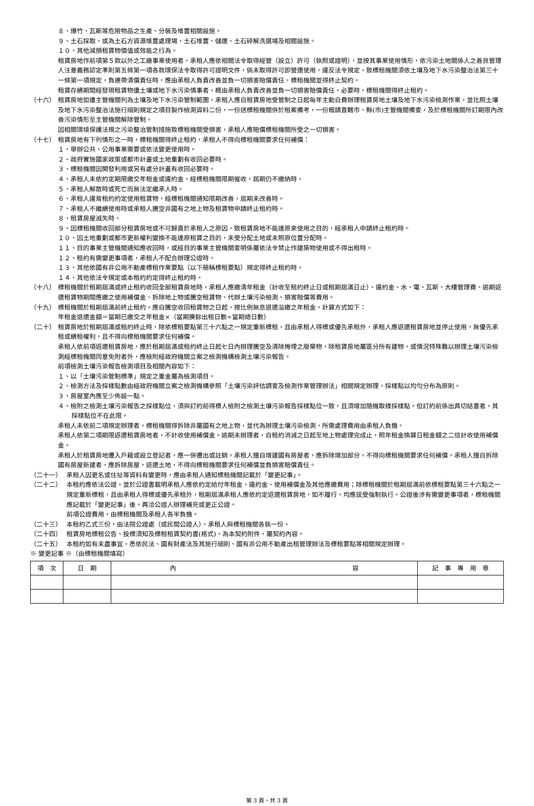８、爆竹、瓦斯等危險物品之生產、分裝及堆置相關設施。
９、土石採取，或為土石方資源堆置處理場、土石堆置、儲運、土石碎解洗選場及相關設施。
１０、其他減損租賃物價值或效能之行為。
租賃房地作前項第５款以外之工廠事業使用者，承租人應依相關法令取得經營（設立）許可（執照或證明），並按其事業使用情形，依污染土地關係人之善良管理人注意義務認定準則第五條第一項各款環保法令取得許可證明文件，倘未取得許可即營運使用，違反法令規定，致標租機關須依土壤及地下水污染整治法第三十一條第一項規定，負連帶清償責任時，應由承租人負責改善並負一切損害賠償責任，標租機關並得終止契約。
租賃存續期間經發現租賃物遭土壤或地下水污染情事者，概由承租人負責改善並負一切損害賠償責任，必要時，標租機關得終止租約。
（十六） 租賃房地如遭主管機關列為土壤及地下水污染管制範圍，承租人應自租賃房地受管制之日起每年主動自費辦理租賃房地土壤及地下水污染檢測作業，並比照土壤及地下水污染整治法施行細則規定之項目製作檢測資料二份，一份送標租機關併於租案備考，一份報請直轄市、縣(市)主管機關備查，及於標租機關所訂期限內改善污染情形至主管機關解除管制。
因相關環境保護法規之污染整治管制措施致標租機關受損害，承租人應賠償標租機關所受之一切損害。
（十七） 租賃房地有下列情形之一時，標租機關得終止租約，承租人不得向標租機關要求任何補償：
１、舉辦公共、公用事業需要或依法變更使用時。
２、政府實施國家政策或都市計畫或土地重劃有收回必要時。
３、標租機關因開發利用或另有處分計畫有收回必要時。
４、承租人未依約定期限繳交年租金或違約金，經標租機關限期催收，屆期仍不繳納時。
５、承租人解散時或死亡而無法定繼承人時。
６、承租人違背租約約定使用租賃物，經標租機關通知限期改善，屆期未改善時。
７、承租人不繼續使用時或承租人騰空非國有之地上物及租賃物申請終止租約時。
８、租賃房屋滅失時。
９、因標租機關收回部分租賃房地或不可歸責於承租人之原因，致租賃房地不能達原來使用之目的，經承租人申請終止租約時。
１０、因土地重劃或都市更新權利變換不能達原租賃之目的，未受分配土地或未照原位置分配時。
１１、目的事業主管機關通知應收回時，或經目的事業主管機關查明係屬依法令禁止作建築物使用或不得出租時。
１２、租約有需變更事項者，承租人不配合辦理公證時。
１３、其他依國有非公用不動產標租作業要點（以下簡稱標租要點）規定得終止租約時。
１４、其他依法令規定或本租約約定得終止租約時。
（十八） 標租機關於租期屆滿或終止租約收回全部租賃房地時，承租人應繳清年租金（計收至租約終止日或租期屆滿日止）、違約金、水、電、瓦斯、大樓管理費、逾期返還租賃物期間應繳之使用補償金、拆除地上物或騰空租賃物、代辦土壤污染檢測、損害賠償等費用。
（十九） 標租機關於租期屆滿前終止租約，應自騰空收回租賃物之日起，按比例無息退還溢繳之年租金，計算方式如下：
年租金退還金額＝當期已繳交之年租金×（當期賸餘出租日數÷當期總日數）
（二十） 租賃房地於租期屆滿或租約終止時，除依標租要點第三十六點之一規定重新標租，且由承租人得標或優先承租外，承租人應返還租賃房地並停止使用，無優先承租或續租權利，且不得向標租機關要求任何補償。
承租人依前項返還租賃房地，應於租期屆滿或租約終止日起七日內辦理騰空及清除掩埋之廢棄物，除租賃房地屬區分所有建物，或情況特殊難以辦理土壤污染檢測經標租機關同意免附者外，應檢附經政府機關立案之檢測機構檢測土壤污染報告。
前項檢測土壤污染報告檢測項目及相關內容如下：
１、以「土壤污染管制標準」規定之重金屬為檢測項目。
２、檢測方法及採樣點數由經政府機關立案之檢測機構參照「土壤污染評估調查及檢測作業管理辦法」相關規定辦理，採樣點以均勻分布為原則。
３、房屋室內應至少佈設一點。
４、檢附之檢測土壤污染報告之採樣點位，須與訂約前得標人檢附之檢測土壤污染報告採樣點位一致，且須增加隨機取樣採樣點。但訂約前係出具切結書者，其採樣點位不在此限。
承租人未依前二項規定辦理者，標租機關得拆除非屬國有之地上物，並代為辦理土壤污染檢測，所需處理費用由承租人負擔。
承租人依第二項期限返還租賃房地者，不計收使用補償金。逾期未辦理者，自租約消滅之日起至地上物處理完成止，照年租金換算日租金額之二倍計收使用補償金。
承租人於租賃房地遷入戶籍或設立登記者，應一併遷出或註銷。承租人擅自增建國有房屋者，應拆除增加部分，不得向標租機關要求任何補償。承租人擅自拆除國有房屋新建者，應拆除房屋，返還土地，不得向標租機關要求任何補償並負損害賠償責任。
（二十一） 承租人因更名或住址等資料有變更時，應由承租人通知標租機關記載於「變更記事」。
（二十二） 本租約應依法公證，並於公證書載明承租人應依約定給付年租金、違約金、使用補償金及其他應繳費用；除標租機關於租期屆滿前依標租要點第三十六點之一規定重新標租，且由承租人得標或優先承租外，租期屆滿承租人應依約定返還租賃房地，如不履行，均應逕受強制執行。公證後涉有需變更事項者，標租機關應記載於「變更記事」後，再洽公證人辦理補充或更正公證。
前項公證費用，由標租機關及承租人各半負擔。
（二十三） 本租約乙式三份，由法院公證處（或民間公證人）、承租人與標租機關各執一份。
（二十四） 租賃房地標租公告、投標須知及標租租賃契約書(格式)，為本契約附件，屬契約內容。
（二十五） 本租約如有未盡事宜，悉依民法、國有財產法及其施行細則、國有非公用不動產出租管理辦法及標租要點等相關規定辦理。
※ 變更記事 ※（由標租機關填寫）
| 項 次 | 日 期 | 內 容 | 記 事 專 用 章 |
| --- | --- | --- | --- |
第 3 頁，共 3 頁